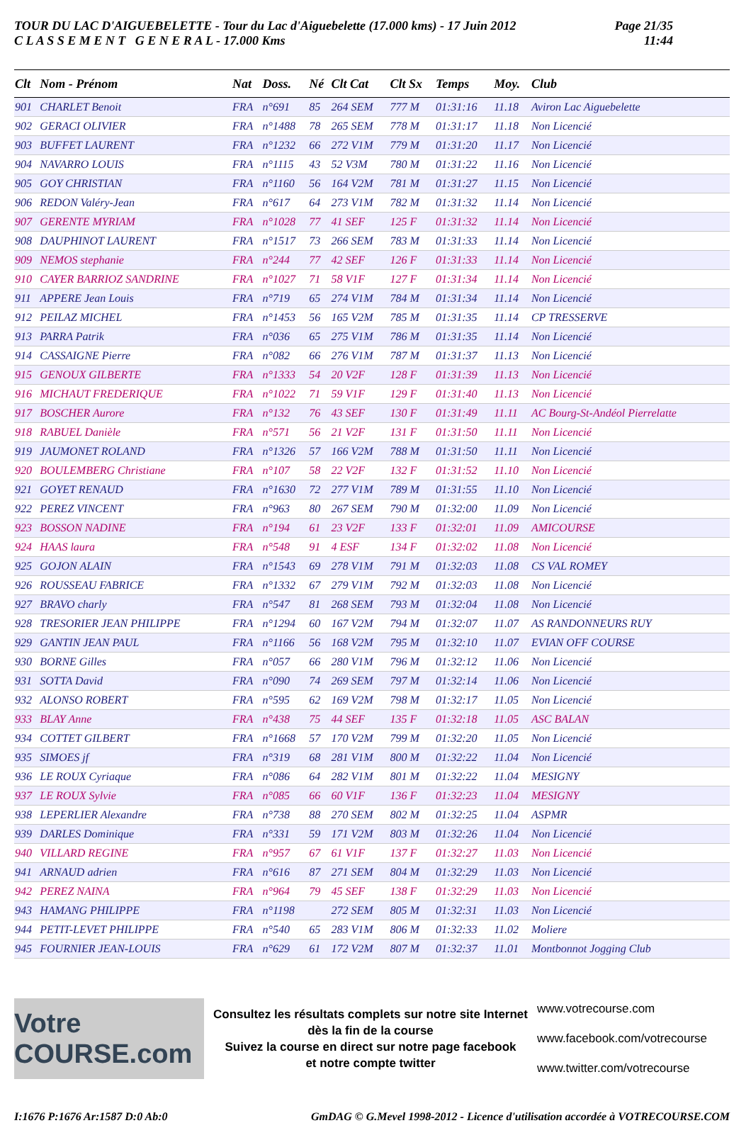TOUR DU LAC D'AIGUEBELETTE - Tour du Lac d'Aiguebelette (17.000 kms) - 17 Juin 2012
C L A S S E M E N T G E N E R A L - 17.000 Kms
Page 21/35
11:44
| Clt | Nom - Prénom | Nat | Doss. | Né | Clt Cat | Clt Sx | Temps | Moy. | Club |
| --- | --- | --- | --- | --- | --- | --- | --- | --- | --- |
| 901 | CHARLET Benoit | FRA | n°691 | 85 | 264 SEM | 777 M | 01:31:16 | 11.18 | Aviron Lac Aiguebelette |
| 902 | GERACI OLIVIER | FRA | n°1488 | 78 | 265 SEM | 778 M | 01:31:17 | 11.18 | Non Licencié |
| 903 | BUFFET LAURENT | FRA | n°1232 | 66 | 272 V1M | 779 M | 01:31:20 | 11.17 | Non Licencié |
| 904 | NAVARRO LOUIS | FRA | n°1115 | 43 | 52 V3M | 780 M | 01:31:22 | 11.16 | Non Licencié |
| 905 | GOY CHRISTIAN | FRA | n°1160 | 56 | 164 V2M | 781 M | 01:31:27 | 11.15 | Non Licencié |
| 906 | REDON Valéry-Jean | FRA | n°617 | 64 | 273 V1M | 782 M | 01:31:32 | 11.14 | Non Licencié |
| 907 | GERENTE MYRIAM | FRA | n°1028 | 77 | 41 SEF | 125 F | 01:31:32 | 11.14 | Non Licencié |
| 908 | DAUPHINOT LAURENT | FRA | n°1517 | 73 | 266 SEM | 783 M | 01:31:33 | 11.14 | Non Licencié |
| 909 | NEMOS stephanie | FRA | n°244 | 77 | 42 SEF | 126 F | 01:31:33 | 11.14 | Non Licencié |
| 910 | CAYER BARRIOZ SANDRINE | FRA | n°1027 | 71 | 58 V1F | 127 F | 01:31:34 | 11.14 | Non Licencié |
| 911 | APPERE Jean Louis | FRA | n°719 | 65 | 274 V1M | 784 M | 01:31:34 | 11.14 | Non Licencié |
| 912 | PEILAZ MICHEL | FRA | n°1453 | 56 | 165 V2M | 785 M | 01:31:35 | 11.14 | CP TRESSERVE |
| 913 | PARRA Patrik | FRA | n°036 | 65 | 275 V1M | 786 M | 01:31:35 | 11.14 | Non Licencié |
| 914 | CASSAIGNE Pierre | FRA | n°082 | 66 | 276 V1M | 787 M | 01:31:37 | 11.13 | Non Licencié |
| 915 | GENOUX GILBERTE | FRA | n°1333 | 54 | 20 V2F | 128 F | 01:31:39 | 11.13 | Non Licencié |
| 916 | MICHAUT FREDERIQUE | FRA | n°1022 | 71 | 59 V1F | 129 F | 01:31:40 | 11.13 | Non Licencié |
| 917 | BOSCHER Aurore | FRA | n°132 | 76 | 43 SEF | 130 F | 01:31:49 | 11.11 | AC Bourg-St-Andéol Pierrelatte |
| 918 | RABUEL Danièle | FRA | n°571 | 56 | 21 V2F | 131 F | 01:31:50 | 11.11 | Non Licencié |
| 919 | JAUMONET ROLAND | FRA | n°1326 | 57 | 166 V2M | 788 M | 01:31:50 | 11.11 | Non Licencié |
| 920 | BOULEMBERG Christiane | FRA | n°107 | 58 | 22 V2F | 132 F | 01:31:52 | 11.10 | Non Licencié |
| 921 | GOYET RENAUD | FRA | n°1630 | 72 | 277 V1M | 789 M | 01:31:55 | 11.10 | Non Licencié |
| 922 | PEREZ VINCENT | FRA | n°963 | 80 | 267 SEM | 790 M | 01:32:00 | 11.09 | Non Licencié |
| 923 | BOSSON NADINE | FRA | n°194 | 61 | 23 V2F | 133 F | 01:32:01 | 11.09 | AMICOURSE |
| 924 | HAAS laura | FRA | n°548 | 91 | 4 ESF | 134 F | 01:32:02 | 11.08 | Non Licencié |
| 925 | GOJON ALAIN | FRA | n°1543 | 69 | 278 V1M | 791 M | 01:32:03 | 11.08 | CS VAL ROMEY |
| 926 | ROUSSEAU FABRICE | FRA | n°1332 | 67 | 279 V1M | 792 M | 01:32:03 | 11.08 | Non Licencié |
| 927 | BRAVO charly | FRA | n°547 | 81 | 268 SEM | 793 M | 01:32:04 | 11.08 | Non Licencié |
| 928 | TRESORIER JEAN PHILIPPE | FRA | n°1294 | 60 | 167 V2M | 794 M | 01:32:07 | 11.07 | AS RANDONNEURS RUY |
| 929 | GANTIN JEAN PAUL | FRA | n°1166 | 56 | 168 V2M | 795 M | 01:32:10 | 11.07 | EVIAN OFF COURSE |
| 930 | BORNE Gilles | FRA | n°057 | 66 | 280 V1M | 796 M | 01:32:12 | 11.06 | Non Licencié |
| 931 | SOTTA David | FRA | n°090 | 74 | 269 SEM | 797 M | 01:32:14 | 11.06 | Non Licencié |
| 932 | ALONSO ROBERT | FRA | n°595 | 62 | 169 V2M | 798 M | 01:32:17 | 11.05 | Non Licencié |
| 933 | BLAY Anne | FRA | n°438 | 75 | 44 SEF | 135 F | 01:32:18 | 11.05 | ASC BALAN |
| 934 | COTTET GILBERT | FRA | n°1668 | 57 | 170 V2M | 799 M | 01:32:20 | 11.05 | Non Licencié |
| 935 | SIMOES jf | FRA | n°319 | 68 | 281 V1M | 800 M | 01:32:22 | 11.04 | Non Licencié |
| 936 | LE ROUX Cyriaque | FRA | n°086 | 64 | 282 V1M | 801 M | 01:32:22 | 11.04 | MESIGNY |
| 937 | LE ROUX Sylvie | FRA | n°085 | 66 | 60 V1F | 136 F | 01:32:23 | 11.04 | MESIGNY |
| 938 | LEPERLIER Alexandre | FRA | n°738 | 88 | 270 SEM | 802 M | 01:32:25 | 11.04 | ASPMR |
| 939 | DARLES Dominique | FRA | n°331 | 59 | 171 V2M | 803 M | 01:32:26 | 11.04 | Non Licencié |
| 940 | VILLARD REGINE | FRA | n°957 | 67 | 61 V1F | 137 F | 01:32:27 | 11.03 | Non Licencié |
| 941 | ARNAUD adrien | FRA | n°616 | 87 | 271 SEM | 804 M | 01:32:29 | 11.03 | Non Licencié |
| 942 | PEREZ NAINA | FRA | n°964 | 79 | 45 SEF | 138 F | 01:32:29 | 11.03 | Non Licencié |
| 943 | HAMANG PHILIPPE | FRA | n°1198 | | 272 SEM | 805 M | 01:32:31 | 11.03 | Non Licencié |
| 944 | PETIT-LEVET PHILIPPE | FRA | n°540 | 65 | 283 V1M | 806 M | 01:32:33 | 11.02 | Moliere |
| 945 | FOURNIER JEAN-LOUIS | FRA | n°629 | 61 | 172 V2M | 807 M | 01:32:37 | 11.01 | Montbonnot Jogging Club |
Votre COURSE.com
Consultez les résultats complets sur notre site Internet
dès la fin de la course
Suivez la course en direct sur notre page facebook
et notre compte twitter
www.votrecourse.com
www.facebook.com/votrecourse
www.twitter.com/votrecourse
I:1676 P:1676 Ar:1587 D:0 Ab:0 GmDAG © G.Mevel 1998-2012 - Licence d'utilisation accordée à VOTRECOURSE.COM